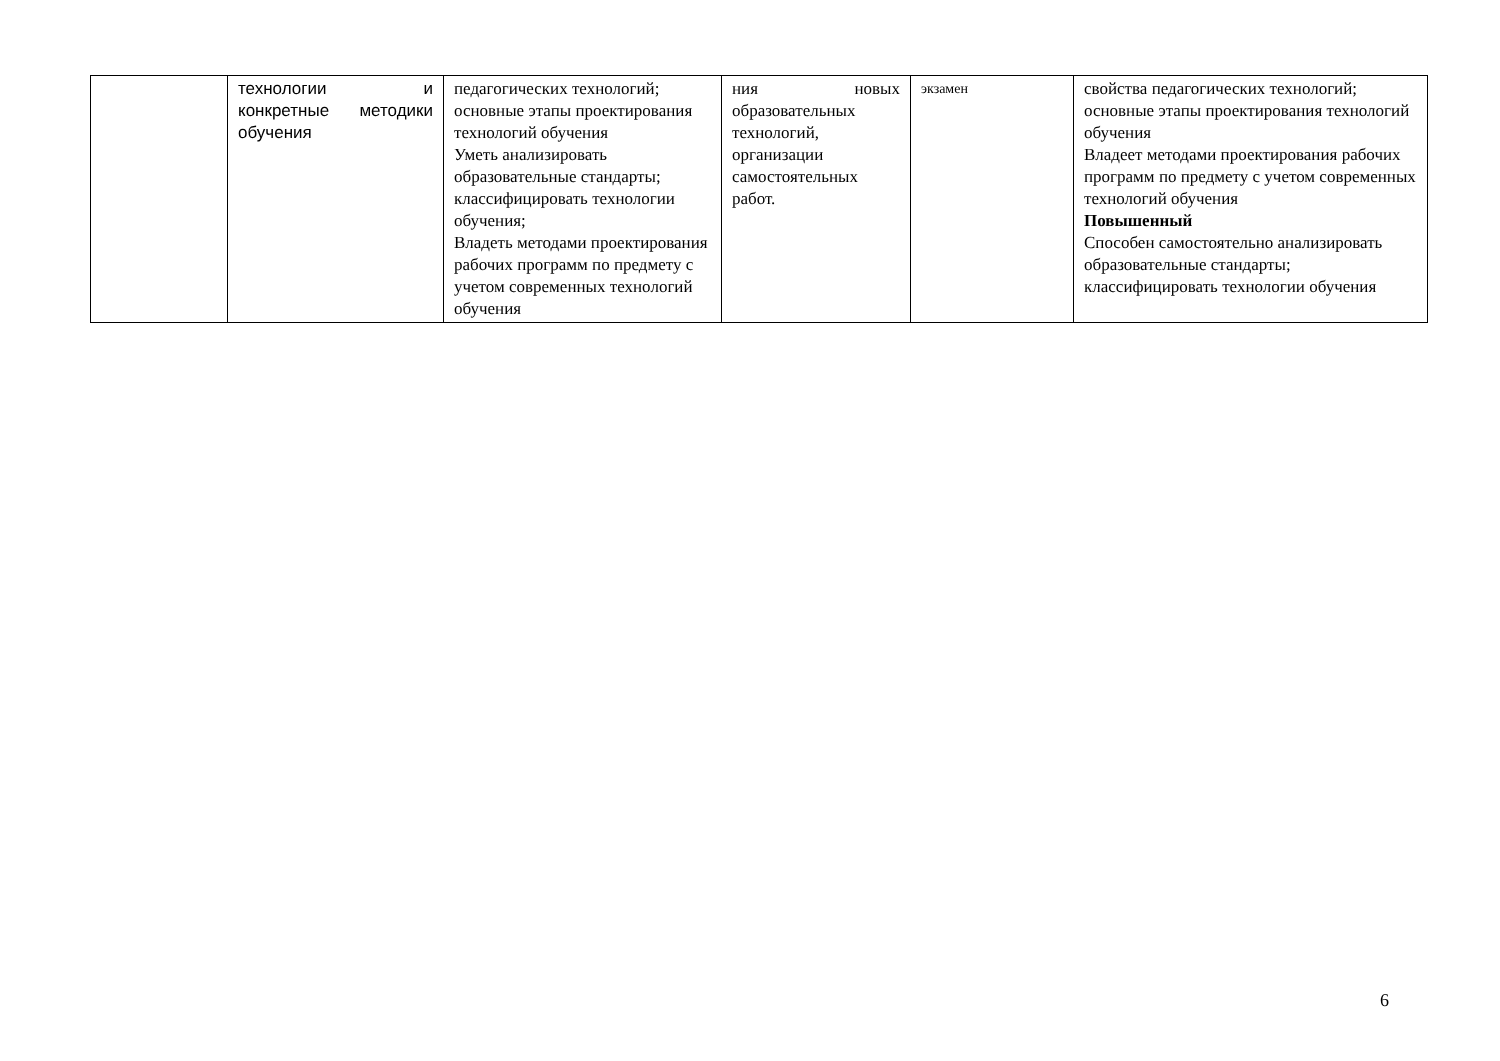| | технологии и конкретные методики обучения | педагогических технологий; основные этапы проектирования технологий обучения Уметь анализировать образовательные стандарты; классифицировать технологии обучения; Владеть методами проектирования рабочих программ по предмету с учетом современных технологий обучения | ния новых образовательных технологий, организации самостоятельных работ. | экзамен | свойства педагогических технологий; основные этапы проектирования технологий обучения Владеет методами проектирования рабочих программ по предмету с учетом современных технологий обучения Повышенный Способен самостоятельно анализировать образовательные стандарты; классифицировать технологии обучения |
6